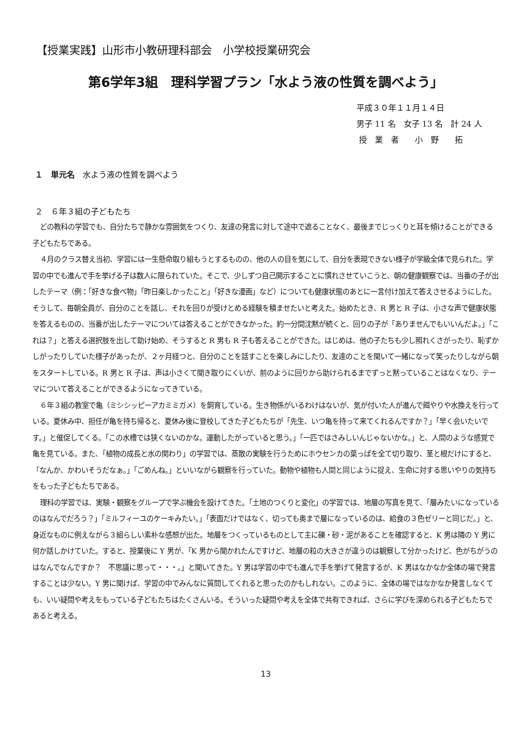【授業実践】山形市小教研理科部会　小学校授業研究会
第6学年3組　理科学習プラン「水よう液の性質を調べよう」
平成３０年１１月１４日
男子 11 名　女子 13 名　計 24 人
授　業　者　　小　野　　拓
１　単元名　水よう液の性質を調べよう
２　６年３組の子どもたち
どの教科の学習でも、自分たちで静かな雰囲気をつくり、友達の発言に対して途中で遮ることなく、最後までじっくりと耳を傾けることができる子どもたちである。
４月のクラス替え当初、学習には一生懸命取り組もうとするものの、他の人の目を気にして、自分を表現できない様子が学級全体で見られた。学習の中でも進んで手を挙げる子は数人に限られていた。そこで、少しずつ自己開示することに慣れさせていこうと、朝の健康観察では、当番の子が出したテーマ（例：｢好きな食べ物」「昨日楽しかったこと」「好きな漫画」など）についても健康状態のあとに一言付け加えて答えさせるようにした。そうして、毎朝全員が、自分のことを話し、それを回りが受けとめる経験を積ませたいと考えた。始めたとき、R 男と R 子は、小さな声で健康状態を答えるものの、当番が出したテーマについては答えることができなかった。約一分間沈黙が続くと、回りの子が「ありませんでもいいんだよ。」「これは？」と答える選択肢を出して助け始め、そうすると R 男も R 子も答えることができた。はじめは、他の子たちも少し照れくさがったり、恥ずかしがったりしていた様子があったが、２ヶ月経つと、自分のことを話すことを楽しみにしたり、友達のことを聞いて一緒になって笑ったりしながら朝をスタートしている。R 男と R 子は、声は小さくて聞き取りにくいが、前のように回りから助けられるまでずっと黙っていることはなくなり、テーマについて答えることができるようになってきている。
６年３組の教室で亀（ミシシッピーアカミミガメ）を飼育している。生き物係がいるわけはないが、気が付いた人が進んで餌やりや水換えを行っている。夏休み中、担任が亀を持ち帰ると、夏休み後に登校してきた子どもたちが「先生、いつ亀を持って来てくれるんですか？」「早く会いたいです。」と催促してくる。「この水槽では狭くないのかな。運動したがっていると思う。」「一匹ではさみしいんじゃないかな。」と、人間のような感覚で亀を見ている。また、「植物の成長と水の関わり」の学習では、蒸散の実験を行うためにホウセンカの葉っぱを全て切り取り、茎と根だけにすると、「なんか、かわいそうだなぁ。」「ごめんね。」といいながら観察を行っていた。動物や植物も人間と同じように捉え、生命に対する思いやりの気持ちをもった子どもたちである。
理科の学習では、実験・観察をグループで学ぶ機会を設けてきた。「土地のつくりと変化」の学習では、地層の写真を見て、「層みたいになっているのはなんでだろう？」「ミルフィーユのケーキみたい。」「表面だけではなく、切っても奥まで層になっているのは、給食の３色ゼリーと同じだ。」と、身近なものに例えながら３組らしい素朴な感想が出た。地層をつくっているものとして主に礫・砂・泥があることを確認すると、K 男は隣の Y 男に何か話しかけていた。すると、授業後に Y 男が、「K 男から聞かれたんですけど、地層の粒の大きさが違うのは観察して分かったけど、色がちがうのはなんでなんですか？　不思議に思って・・・。」と聞いてきた。Y 男は学習の中でも進んで手を挙げて発言するが、K 男はなかなか全体の場で発言することは少ない。Y 男に聞けば、学習の中でみんなに質問してくれると思ったのかもしれない。このように、全体の場ではなかなか発言しなくても、いい疑問や考えをもっている子どもたちはたくさんいる。そういった疑問や考えを全体で共有できれば、さらに学びを深められる子どもたちであると考える。
13